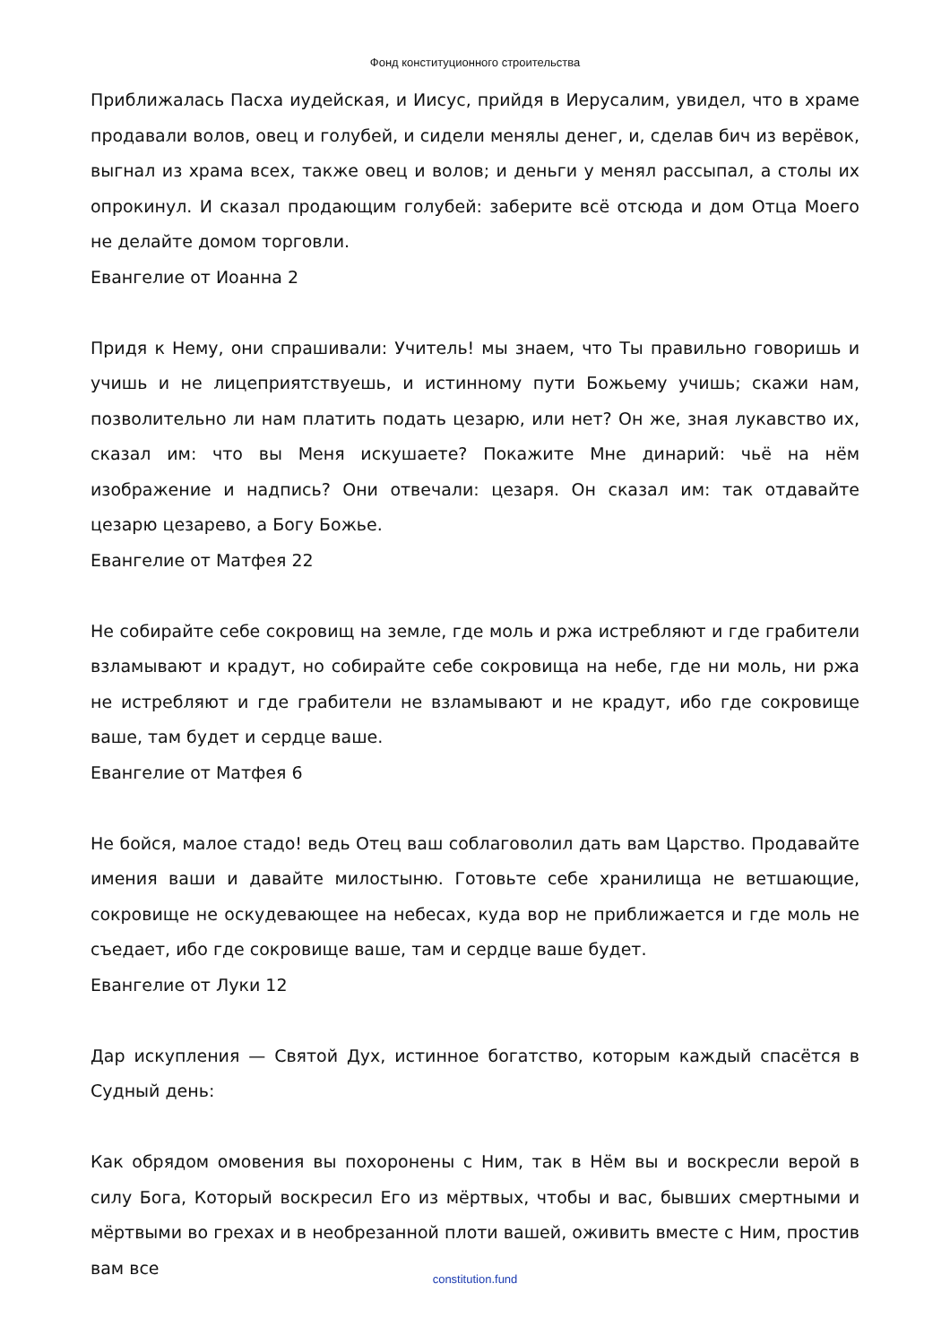Фонд конституционного строительства
Приближалась Пасха иудейская, и Иисус, прийдя в Иерусалим, увидел, что в храме продавали волов, овец и голубей, и сидели менялы денег, и, сделав бич из верёвок, выгнал из храма всех, также овец и волов; и деньги у менял рассыпал, а столы их опрокинул. И сказал продающим голубей: заберите всё отсюда и дом Отца Моего не делайте домом торговли.
Евангелие от Иоанна 2
Придя к Нему, они спрашивали: Учитель! мы знаем, что Ты правильно говоришь и учишь и не лицеприятствуешь, и истинному пути Божьему учишь; скажи нам, позволительно ли нам платить подать цезарю, или нет? Он же, зная лукавство их, сказал им: что вы Меня искушаете? Покажите Мне динарий: чьё на нём изображение и надпись? Они отвечали: цезаря. Он сказал им: так отдавайте цезарю цезарево, а Богу Божье.
Евангелие от Матфея 22
Не собирайте себе сокровищ на земле, где моль и ржа истребляют и где грабители взламывают и крадут, но собирайте себе сокровища на небе, где ни моль, ни ржа не истребляют и где грабители не взламывают и не крадут, ибо где сокровище ваше, там будет и сердце ваше.
Евангелие от Матфея 6
Не бойся, малое стадо! ведь Отец ваш соблаговолил дать вам Царство. Продавайте имения ваши и давайте милостыню. Готовьте себе хранилища не ветшающие, сокровище не оскудевающее на небесах, куда вор не приближается и где моль не съедает, ибо где сокровище ваше, там и сердце ваше будет.
Евангелие от Луки 12
Дар искупления — Святой Дух, истинное богатство, которым каждый спасётся в Судный день:
Как обрядом омовения вы похоронены с Ним, так в Нём вы и воскресли верой в силу Бога, Который воскресил Его из мёртвых, чтобы и вас, бывших смертными и мёртвыми во грехах и в необрезанной плоти вашей, оживить вместе с Ним, простив вам все
constitution.fund